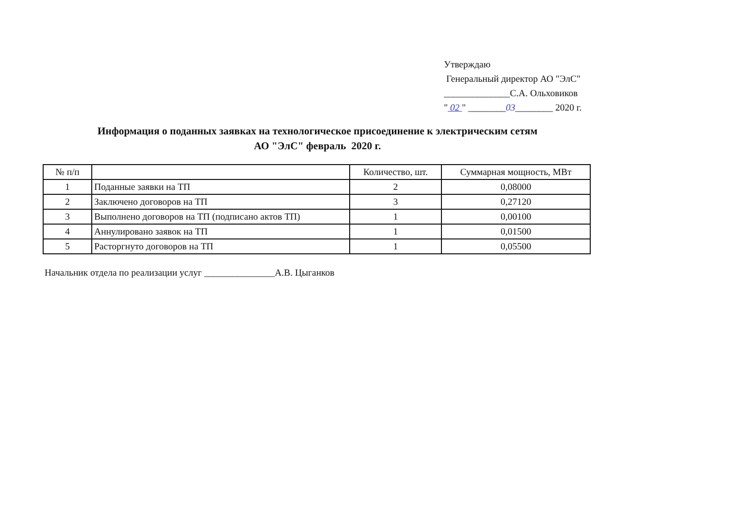Утверждаю
Генеральный директор АО "ЭлС"
______________С.А. Ольховиков
" 02 " ________03________ 2020 г.
Информация о поданных заявках на технологическое присоединение к электрическим сетям
АО "ЭлС" февраль 2020 г.
| № п/п | | Количество, шт. | Суммарная мощность, МВт |
| --- | --- | --- | --- |
| 1 | Поданные заявки на ТП | 2 | 0,08000 |
| 2 | Заключено договоров на ТП | 3 | 0,27120 |
| 3 | Выполнено договоров на ТП (подписано актов ТП) | 1 | 0,00100 |
| 4 | Аннулировано заявок на ТП | 1 | 0,01500 |
| 5 | Расторгнуто договоров на ТП | 1 | 0,05500 |
Начальник отдела по реализации услуг _______________А.В. Цыганков